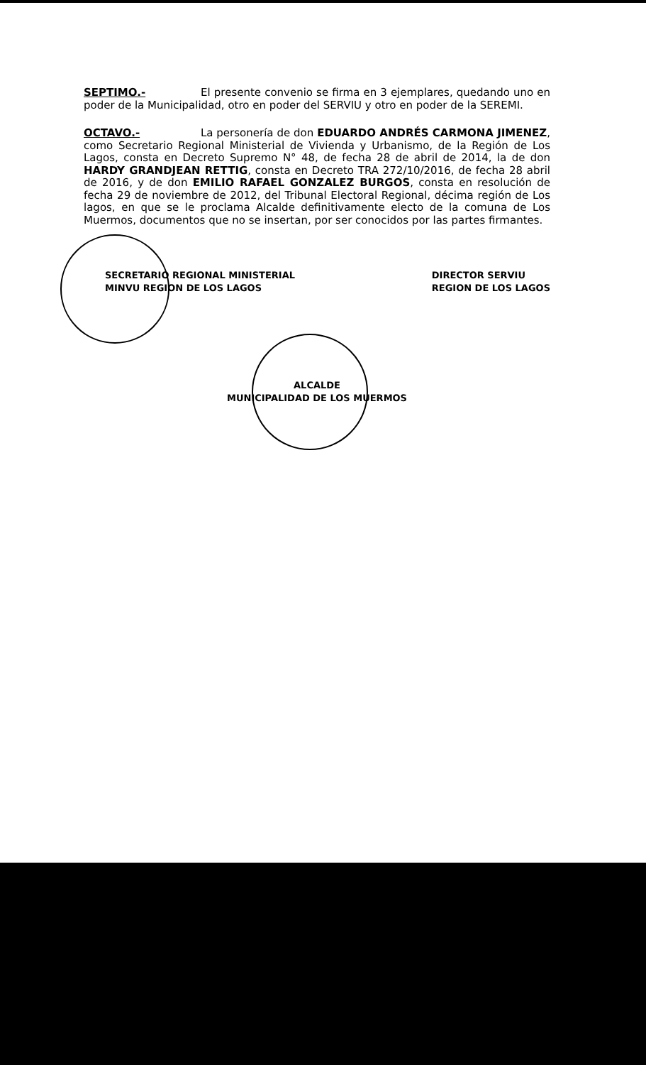SEPTIMO.- El presente convenio se firma en 3 ejemplares, quedando uno en poder de la Municipalidad, otro en poder del SERVIU y otro en poder de la SEREMI.
OCTAVO.- La personería de don EDUARDO ANDRÉS CARMONA JIMENEZ, como Secretario Regional Ministerial de Vivienda y Urbanismo, de la Región de Los Lagos, consta en Decreto Supremo N° 48, de fecha 28 de abril de 2014, la de don HARDY GRANDJEAN RETTIG, consta en Decreto TRA 272/10/2016, de fecha 28 abril de 2016, y de don EMILIO RAFAEL GONZALEZ BURGOS, consta en resolución de fecha 29 de noviembre de 2012, del Tribunal Electoral Regional, décima región de Los lagos, en que se le proclama Alcalde definitivamente electo de la comuna de Los Muermos, documentos que no se insertan, por ser conocidos por las partes firmantes.
SECRETARIO REGIONAL MINISTERIAL
MINVU REGION DE LOS LAGOS
DIRECTOR SERVIU
REGION DE LOS LAGOS
ALCALDE
MUNICIPALIDAD DE LOS MUERMOS